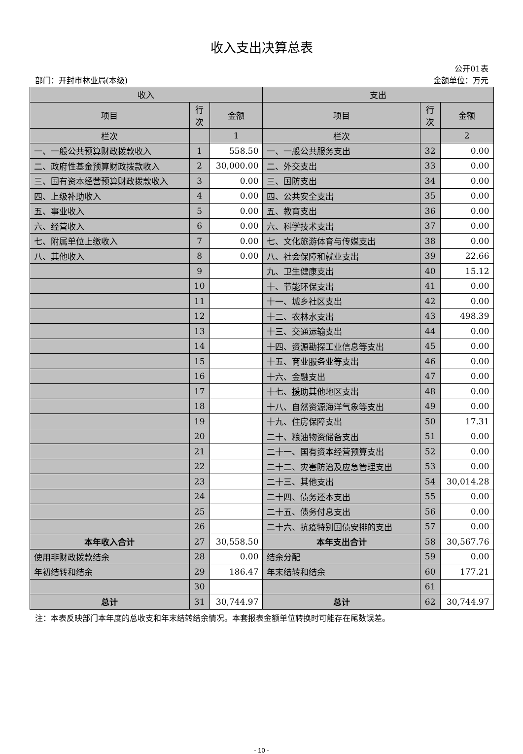收入支出决算总表
公开01表
部门：开封市林业局(本级) 金额单位：万元
| 收入 | | | 支出 | | |
| --- | --- | --- | --- | --- | --- |
| 项目 | 行 次 | 金额 | 项目 | 行 次 | 金额 |
| 栏次 | | 1 | 栏次 | | 2 |
| 一、一般公共预算财政拨款收入 | 1 | 558.50 | 一、一般公共服务支出 | 32 | 0.00 |
| 二、政府性基金预算财政拨款收入 | 2 | 30,000.00 | 二、外交支出 | 33 | 0.00 |
| 三、国有资本经营预算财政拨款收入 | 3 | 0.00 | 三、国防支出 | 34 | 0.00 |
| 四、上级补助收入 | 4 | 0.00 | 四、公共安全支出 | 35 | 0.00 |
| 五、事业收入 | 5 | 0.00 | 五、教育支出 | 36 | 0.00 |
| 六、经营收入 | 6 | 0.00 | 六、科学技术支出 | 37 | 0.00 |
| 七、附属单位上缴收入 | 7 | 0.00 | 七、文化旅游体育与传媒支出 | 38 | 0.00 |
| 八、其他收入 | 8 | 0.00 | 八、社会保障和就业支出 | 39 | 22.66 |
| | 9 | | 九、卫生健康支出 | 40 | 15.12 |
| | 10 | | 十、节能环保支出 | 41 | 0.00 |
| | 11 | | 十一、城乡社区支出 | 42 | 0.00 |
| | 12 | | 十二、农林水支出 | 43 | 498.39 |
| | 13 | | 十三、交通运输支出 | 44 | 0.00 |
| | 14 | | 十四、资源勘探工业信息等支出 | 45 | 0.00 |
| | 15 | | 十五、商业服务业等支出 | 46 | 0.00 |
| | 16 | | 十六、金融支出 | 47 | 0.00 |
| | 17 | | 十七、援助其他地区支出 | 48 | 0.00 |
| | 18 | | 十八、自然资源海洋气象等支出 | 49 | 0.00 |
| | 19 | | 十九、住房保障支出 | 50 | 17.31 |
| | 20 | | 二十、粮油物资储备支出 | 51 | 0.00 |
| | 21 | | 二十一、国有资本经营预算支出 | 52 | 0.00 |
| | 22 | | 二十二、灾害防治及应急管理支出 | 53 | 0.00 |
| | 23 | | 二十三、其他支出 | 54 | 30,014.28 |
| | 24 | | 二十四、债务还本支出 | 55 | 0.00 |
| | 25 | | 二十五、债务付息支出 | 56 | 0.00 |
| | 26 | | 二十六、抗疫特别国债安排的支出 | 57 | 0.00 |
| 本年收入合计 | 27 | 30,558.50 | 本年支出合计 | 58 | 30,567.76 |
| 使用非财政拨款结余 | 28 | 0.00 | 结余分配 | 59 | 0.00 |
| 年初结转和结余 | 29 | 186.47 | 年末结转和结余 | 60 | 177.21 |
| | 30 | | | 61 | |
| 总计 | 31 | 30,744.97 | 总计 | 62 | 30,744.97 |
注：本表反映部门本年度的总收支和年末结转结余情况。本套报表金额单位转换时可能存在尾数误差。
- 10 -